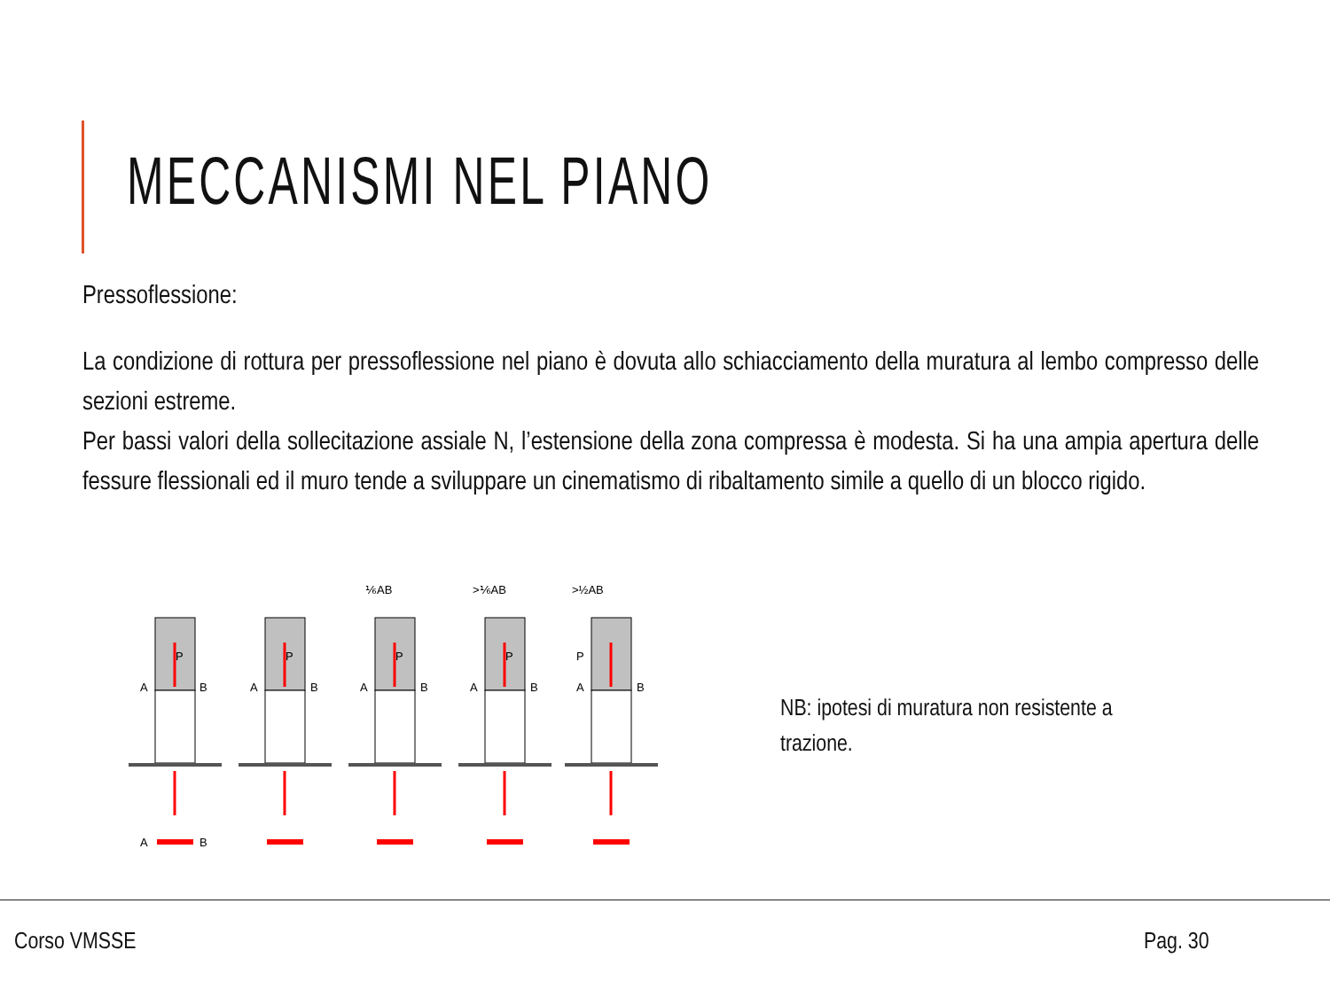MECCANISMI NEL PIANO
Pressoflessione:
La condizione di rottura per pressoflessione nel piano è dovuta allo schiacciamento della muratura al lembo compresso delle sezioni estreme.
Per bassi valori della sollecitazione assiale N, l’estensione della zona compressa è modesta. Si ha una ampia apertura delle fessure flessionali ed il muro tende a sviluppare un cinematismo di ribaltamento simile a quello di un blocco rigido.
⅙AB
>⅙AB
>½AB
P
A
B
A
B
P
A
B
P
A
B
P
A
B
P
A
B
NB: ipotesi di muratura non resistente a trazione.
Corso VMSSE Pag. 30